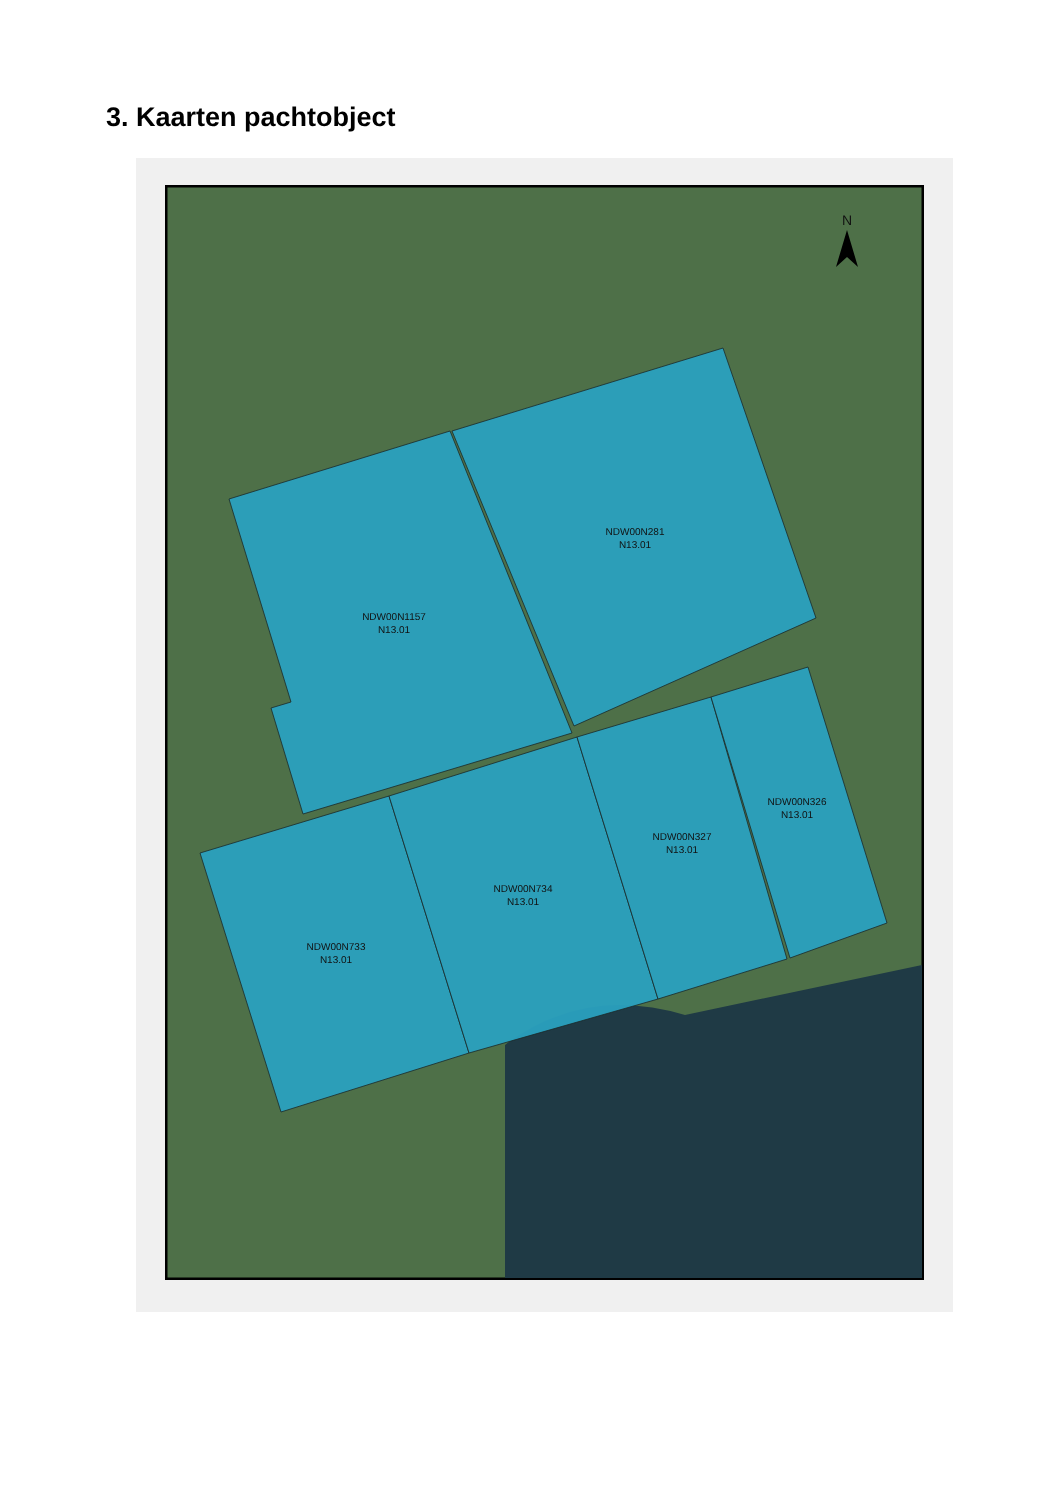3. Kaarten pachtobject
NDW00N1157
N13.01
NDW00N281
N13.01
NDW00N733
N13.01
NDW00N734
N13.01
NDW00N327
N13.01
NDW00N326
N13.01
N